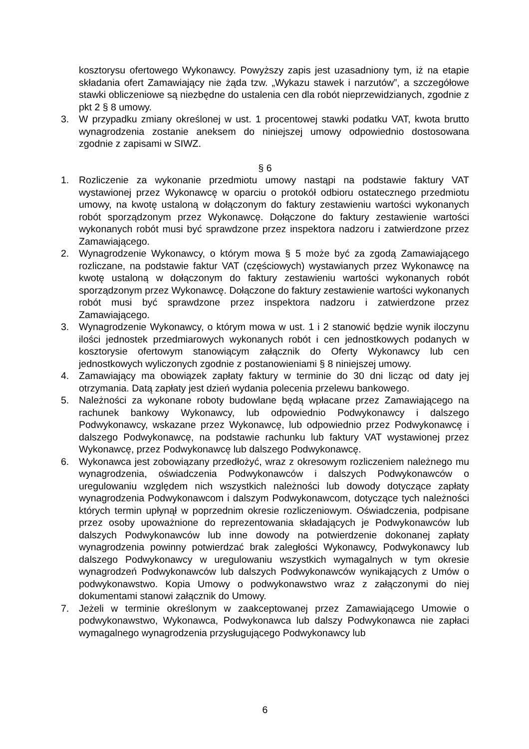kosztorysu ofertowego Wykonawcy. Powyższy zapis jest uzasadniony tym, iż na etapie składania ofert Zamawiający nie żąda tzw. „Wykazu stawek i narzutów”, a szczegółowe stawki obliczeniowe są niezbędne do ustalenia cen dla robót nieprzewidzianych, zgodnie z pkt 2 § 8 umowy.
3. W przypadku zmiany określonej w ust. 1 procentowej stawki podatku VAT, kwota brutto wynagrodzenia zostanie aneksem do niniejszej umowy odpowiednio dostosowana zgodnie z zapisami w SIWZ.
§ 6
1. Rozliczenie za wykonanie przedmiotu umowy nastąpi na podstawie faktury VAT wystawionej przez Wykonawcę w oparciu o protokół odbioru ostatecznego przedmiotu umowy, na kwotę ustaloną w dołączonym do faktury zestawieniu wartości wykonanych robót sporządzonym przez Wykonawcę. Dołączone do faktury zestawienie wartości wykonanych robót musi być sprawdzone przez inspektora nadzoru i zatwierdzone przez Zamawiającego.
2. Wynagrodzenie Wykonawcy, o którym mowa § 5 może być za zgodą Zamawiającego rozliczane, na podstawie faktur VAT (częściowych) wystawianych przez Wykonawcę na kwotę ustaloną w dołączonym do faktury zestawieniu wartości wykonanych robót sporządzonym przez Wykonawcę. Dołączone do faktury zestawienie wartości wykonanych robót musi być sprawdzone przez inspektora nadzoru i zatwierdzone przez Zamawiającego.
3. Wynagrodzenie Wykonawcy, o którym mowa w ust. 1 i 2 stanowić będzie wynik iloczynu ilości jednostek przedmiarowych wykonanych robót i cen jednostkowych podanych w kosztorysie ofertowym stanowiącym załącznik do Oferty Wykonawcy lub cen jednostkowych wyliczonych zgodnie z postanowieniami § 8 niniejszej umowy.
4. Zamawiający ma obowiązek zapłaty faktury w terminie do 30 dni licząc od daty jej otrzymania. Datą zapłaty jest dzień wydania polecenia przelewu bankowego.
5. Należności za wykonane roboty budowlane będą wpłacane przez Zamawiającego na rachunek bankowy Wykonawcy, lub odpowiednio Podwykonawcy i dalszego Podwykonawcy, wskazane przez Wykonawcę, lub odpowiednio przez Podwykonawcę i dalszego Podwykonawcę, na podstawie rachunku lub faktury VAT wystawionej przez Wykonawcę, przez Podwykonawcę lub dalszego Podwykonawcę.
6. Wykonawca jest zobowiązany przedłożyć, wraz z okresowym rozliczeniem należnego mu wynagrodzenia, oświadczenia Podwykonawców i dalszych Podwykonawców o uregulowaniu względem nich wszystkich należności lub dowody dotyczące zapłaty wynagrodzenia Podwykonawcom i dalszym Podwykonawcom, dotyczące tych należności których termin upłynął w poprzednim okresie rozliczeniowym. Oświadczenia, podpisane przez osoby upoważnione do reprezentowania składających je Podwykonawców lub dalszych Podwykonawców lub inne dowody na potwierdzenie dokonanej zapłaty wynagrodzenia powinny potwierdzać brak zaległości Wykonawcy, Podwykonawcy lub dalszego Podwykonawcy w uregulowaniu wszystkich wymagalnych w tym okresie wynagrodzeń Podwykonawców lub dalszych Podwykonawców wynikających z Umów o podwykonawstwo. Kopia Umowy o podwykonawstwo wraz z załączonymi do niej dokumentami stanowi załącznik do Umowy.
7. Jeżeli w terminie określonym w zaakceptowanej przez Zamawiającego Umowie o podwykonawstwo, Wykonawca, Podwykonawca lub dalszy Podwykonawca nie zapłaci wymagalnego wynagrodzenia przysługującego Podwykonawcy lub
6